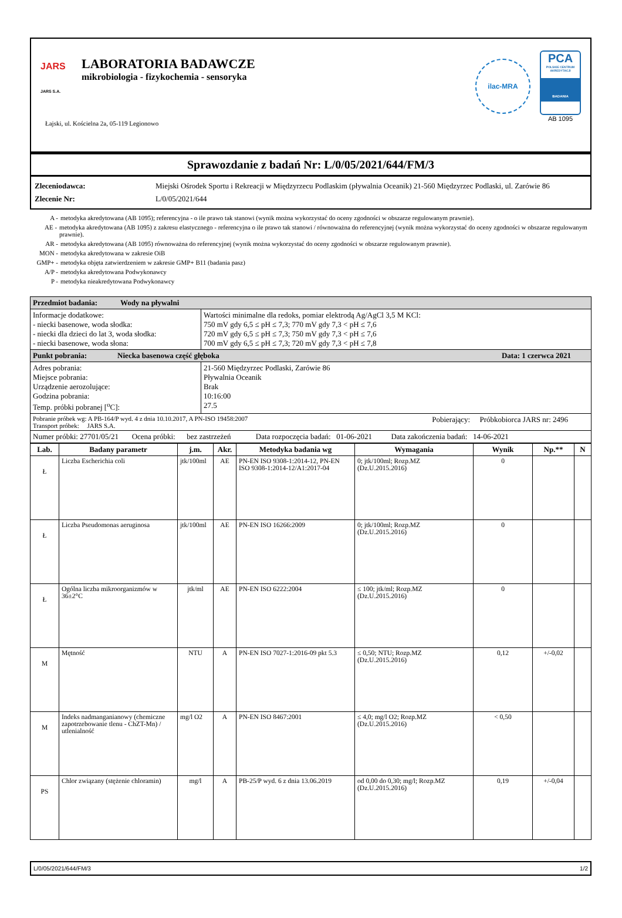JARS
JARS S.A.
LABORATORIA BADAWCZE
mikrobiologia - fizykochemia - sensoryka
ilac-MRA
PCA
POLSKIE CENTRUM AKREDYTACJI
BADANIA
AB 1095
Łajski, ul. Kościelna 2a, 05-119 Legionowo
Sprawozdanie z badań Nr: L/0/05/2021/644/FM/3
Zleceniodawca: Miejski Ośrodek Sportu i Rekreacji w Międzyrzecu Podlaskim (pływalnia Oceanik) 21-560 Międzyrzec Podlaski, ul. Zarówie 86
Zlecenie Nr: L/0/05/2021/644
A - metodyka akredytowana (AB 1095); referencyjna - o ile prawo tak stanowi (wynik można wykorzystać do oceny zgodności w obszarze regulowanym prawnie).
AE - metodyka akredytowana (AB 1095) z zakresu elastycznego - referencyjna o ile prawo tak stanowi / równoważna do referencyjnej (wynik można wykorzystać do oceny zgodności w obszarze regulowanym prawnie).
AR - metodyka akredytowana (AB 1095) równoważna do referencyjnej (wynik można wykorzystać do oceny zgodności w obszarze regulowanym prawnie).
MON - metodyka akredytowana w zakresie OiB
GMP+ - metodyka objęta zatwierdzeniem w zakresie GMP+ B11 (badania pasz)
A/P - metodyka akredytowana Podwykonawcy
P - metodyka nieakredytowana Podwykonawcy
| Przedmiot badania: Wody na pływalni | |
| Informacje dodatkowe: - niecki basenowe, woda słodka: - niecki dla dzieci do lat 3, woda słodka: - niecki basenowe, woda słona: | Wartości minimalne dla redoks, pomiar elektrodą Ag/AgCl 3,5 M KCl: 750 mV gdy 6,5 ≤ pH ≤ 7,3; 770 mV gdy 7,3 < pH ≤ 7,6 720 mV gdy 6,5 ≤ pH ≤ 7,3; 750 mV gdy 7,3 < pH ≤ 7,6 700 mV gdy 6,5 ≤ pH ≤ 7,3; 720 mV gdy 7,3 < pH ≤ 7,8 |
| Punkt pobrania: Niecka basenowa część głęboka Data: 1 czerwca 2021 | |
| Adres pobrania: Miejsce pobrania: Urządzenie aerozolujące: Godzina pobrania: Temp. próbki pobranej [<sup>o</sup>C]: | 21-560 Międzyrzec Podlaski, Zarówie 86 Pływalnia Oceanik Brak 10:16:00 27.5 |
| Pobranie próbek wg: A PB-164/P wyd. 4 z dnia 10.10.2017, A PN-ISO 19458:2007 Pobierający: Próbkobiorca JARS nr: 2496 Transport próbek: JARS S.A. | |
| Numer próbki: 27701/05/21 Ocena próbki: bez zastrzeżeń Data rozpoczęcia badań: 01-06-2021 Data zakończenia badań: 14-06-2021 | |
| Lab. | Badany parametr | j.m. | Akr. | Metodyka badania wg | Wymagania | Wynik | Np.** | N |
| --- | --- | --- | --- | --- | --- | --- | --- | --- |
| Ł | Liczba Escherichia coli | jtk/100ml | AE | PN-EN ISO 9308-1:2014-12, PN-EN ISO 9308-1:2014-12/A1:2017-04 | 0; jtk/100ml; Rozp.MZ (Dz.U.2015.2016) | 0 | | |
| Ł | Liczba Pseudomonas aeruginosa | jtk/100ml | AE | PN-EN ISO 16266:2009 | 0; jtk/100ml; Rozp.MZ (Dz.U.2015.2016) | 0 | | |
| Ł | Ogólna liczba mikroorganizmów w 36±2°C | jtk/ml | AE | PN-EN ISO 6222:2004 | ≤ 100; jtk/ml; Rozp.MZ (Dz.U.2015.2016) | 0 | | |
| M | Mętność | NTU | A | PN-EN ISO 7027-1:2016-09 pkt 5.3 | ≤ 0,50; NTU; Rozp.MZ (Dz.U.2015.2016) | 0,12 | +/-0,02 | |
| M | Indeks nadmanganianowy (chemiczne zapotrzebowanie tlenu - ChZT-Mn) / utlenialność | mg/l O2 | A | PN-EN ISO 8467:2001 | ≤ 4,0; mg/l O2; Rozp.MZ (Dz.U.2015.2016) | < 0,50 | | |
| PS | Chlor związany (stężenie chloramin) | mg/l | A | PB-25/P wyd. 6 z dnia 13.06.2019 | od 0,00 do 0,30; mg/l; Rozp.MZ (Dz.U.2015.2016) | 0,19 | +/-0,04 | |
L/0/05/2021/644/FM/3 1/2